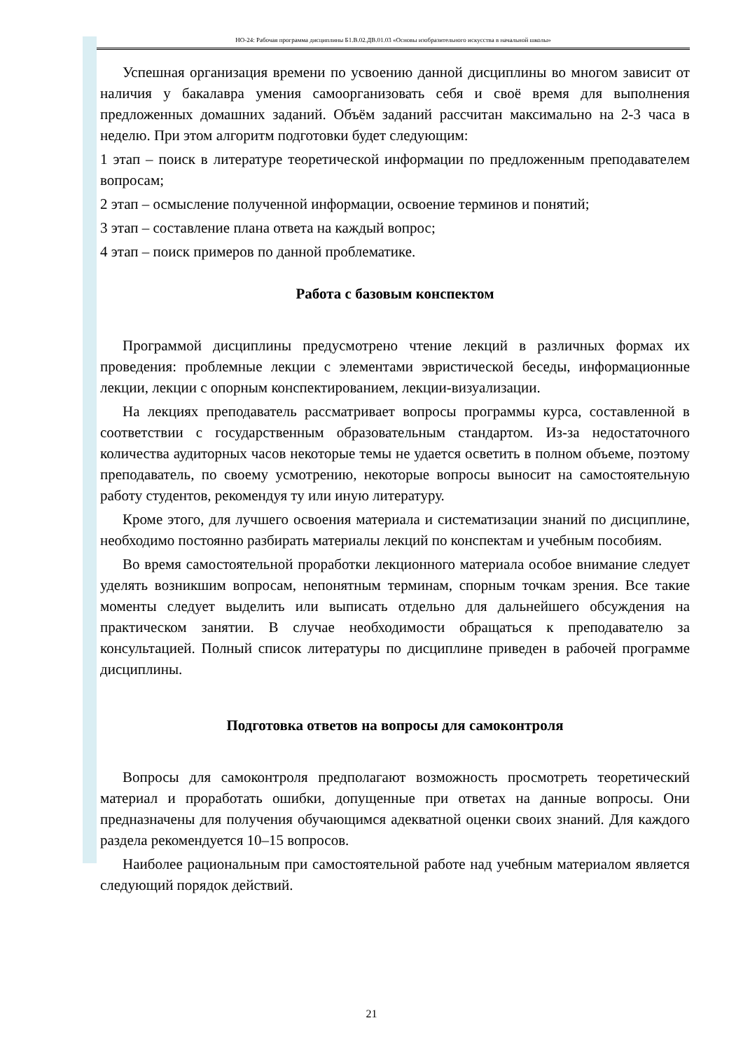НО-24: Рабочая программа дисциплины Б1.В.02.ДВ.01.03 «Основы изобразительного искусства в начальной школы»
Успешная организация времени по усвоению данной дисциплины во многом зависит от наличия у бакалавра умения самоорганизовать себя и своё время для выполнения предложенных домашних заданий. Объём заданий рассчитан максимально на 2-3 часа в неделю. При этом алгоритм подготовки будет следующим:
1 этап – поиск в литературе теоретической информации по предложенным преподавателем вопросам;
2 этап – осмысление полученной информации, освоение терминов и понятий;
3 этап – составление плана ответа на каждый вопрос;
4 этап – поиск примеров по данной проблематике.
Работа с базовым конспектом
Программой дисциплины предусмотрено чтение лекций в различных формах их проведения: проблемные лекции с элементами эвристической беседы, информационные лекции, лекции с опорным конспектированием, лекции-визуализации.
На лекциях преподаватель рассматривает вопросы программы курса, составленной в соответствии с государственным образовательным стандартом. Из-за недостаточного количества аудиторных часов некоторые темы не удается осветить в полном объеме, поэтому преподаватель, по своему усмотрению, некоторые вопросы выносит на самостоятельную работу студентов, рекомендуя ту или иную литературу.
Кроме этого, для лучшего освоения материала и систематизации знаний по дисциплине, необходимо постоянно разбирать материалы лекций по конспектам и учебным пособиям.
Во время самостоятельной проработки лекционного материала особое внимание следует уделять возникшим вопросам, непонятным терминам, спорным точкам зрения. Все такие моменты следует выделить или выписать отдельно для дальнейшего обсуждения на практическом занятии. В случае необходимости обращаться к преподавателю за консультацией. Полный список литературы по дисциплине приведен в рабочей программе дисциплины.
Подготовка ответов на вопросы для самоконтроля
Вопросы для самоконтроля предполагают возможность просмотреть теоретический материал и проработать ошибки, допущенные при ответах на данные вопросы. Они предназначены для получения обучающимся адекватной оценки своих знаний. Для каждого раздела рекомендуется 10–15 вопросов.
Наиболее рациональным при самостоятельной работе над учебным материалом является следующий порядок действий.
21